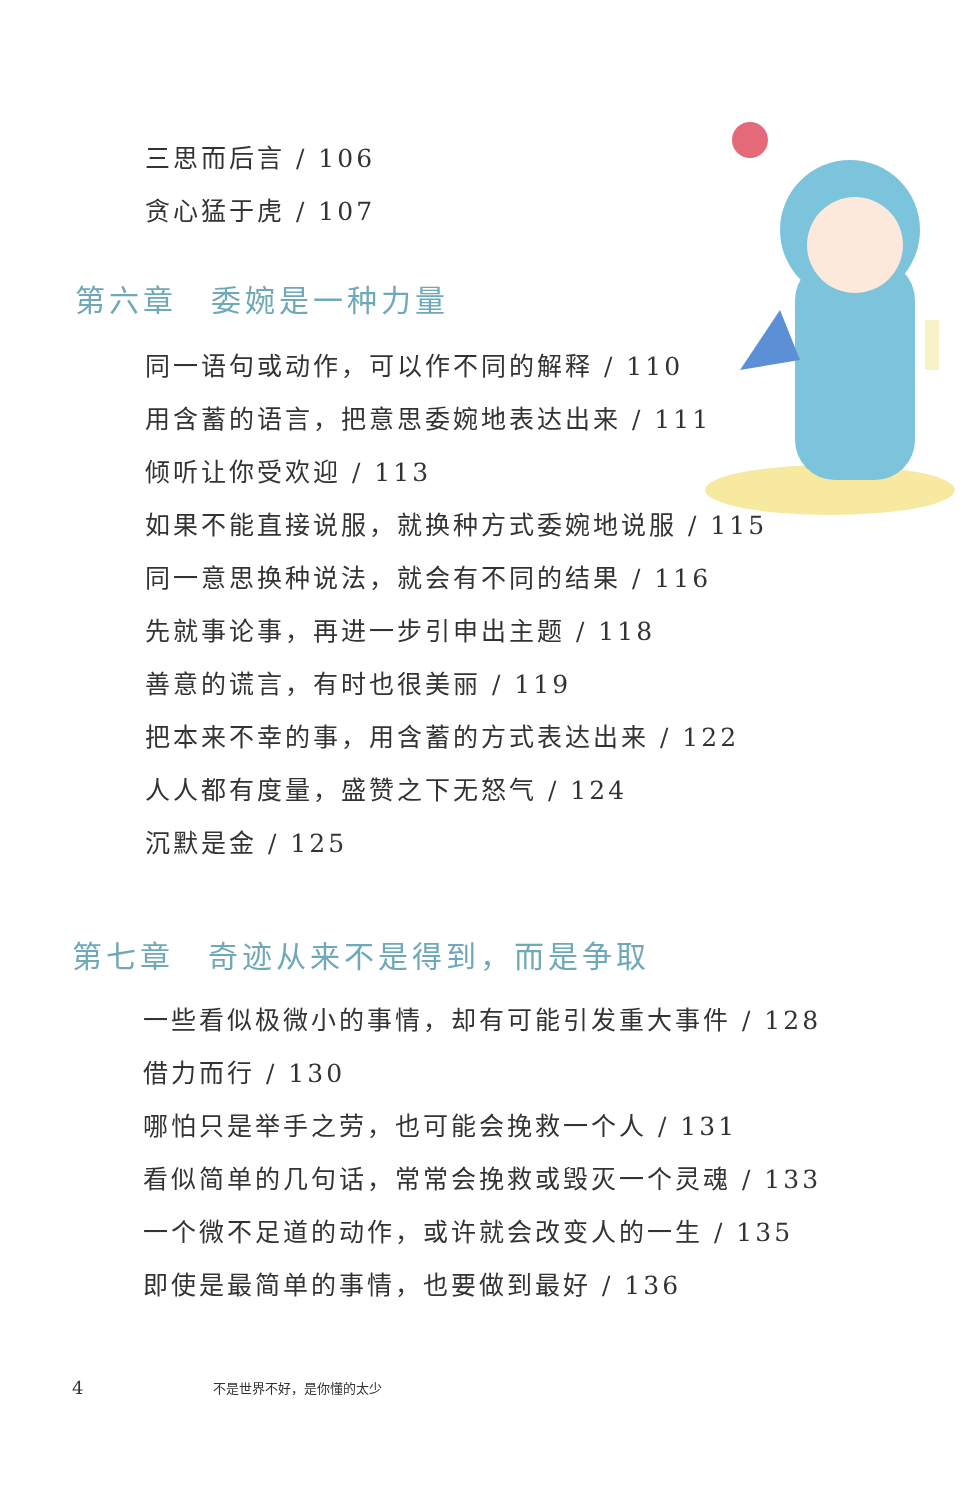三思而后言 / 106
贪心猛于虎 / 107
第六章　委婉是一种力量
同一语句或动作，可以作不同的解释 / 110
用含蓄的语言，把意思委婉地表达出来 / 111
倾听让你受欢迎 / 113
如果不能直接说服，就换种方式委婉地说服 / 115
同一意思换种说法，就会有不同的结果 / 116
先就事论事，再进一步引申出主题 / 118
善意的谎言，有时也很美丽 / 119
把本来不幸的事，用含蓄的方式表达出来 / 122
人人都有度量，盛赞之下无怒气 / 124
沉默是金 / 125
第七章　奇迹从来不是得到，而是争取
一些看似极微小的事情，却有可能引发重大事件 / 128
借力而行 / 130
哪怕只是举手之劳，也可能会挽救一个人 / 131
看似简单的几句话，常常会挽救或毁灭一个灵魂 / 133
一个微不足道的动作，或许就会改变人的一生 / 135
即使是最简单的事情，也要做到最好 / 136
4 不是世界不好，是你懂的太少